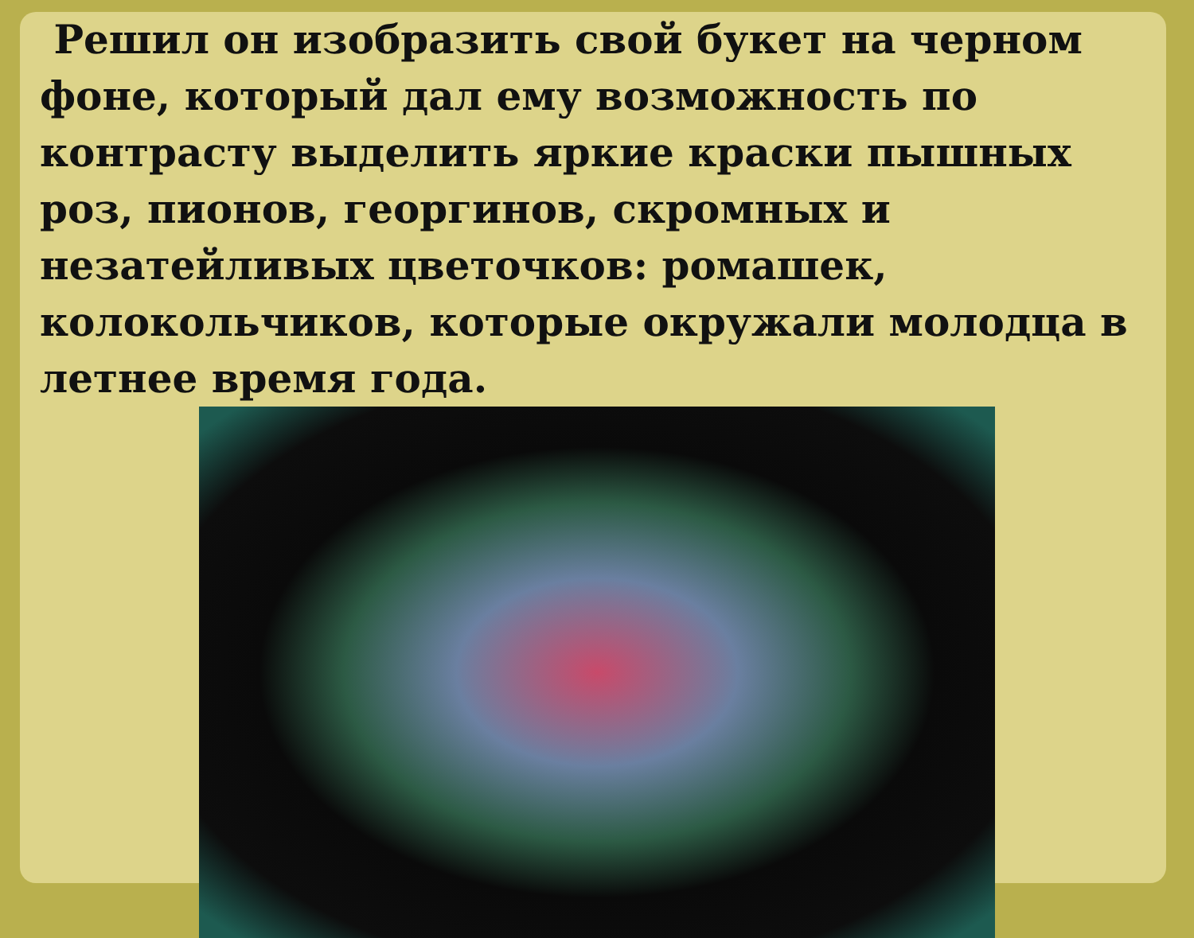Решил он изобразить свой букет на черном фоне, который дал ему возможность по контрасту выделить яркие краски пышных роз, пионов, георгинов, скромных и незатейливых цветочков: ромашек, колокольчиков, которые окружали молодца в летнее время года.